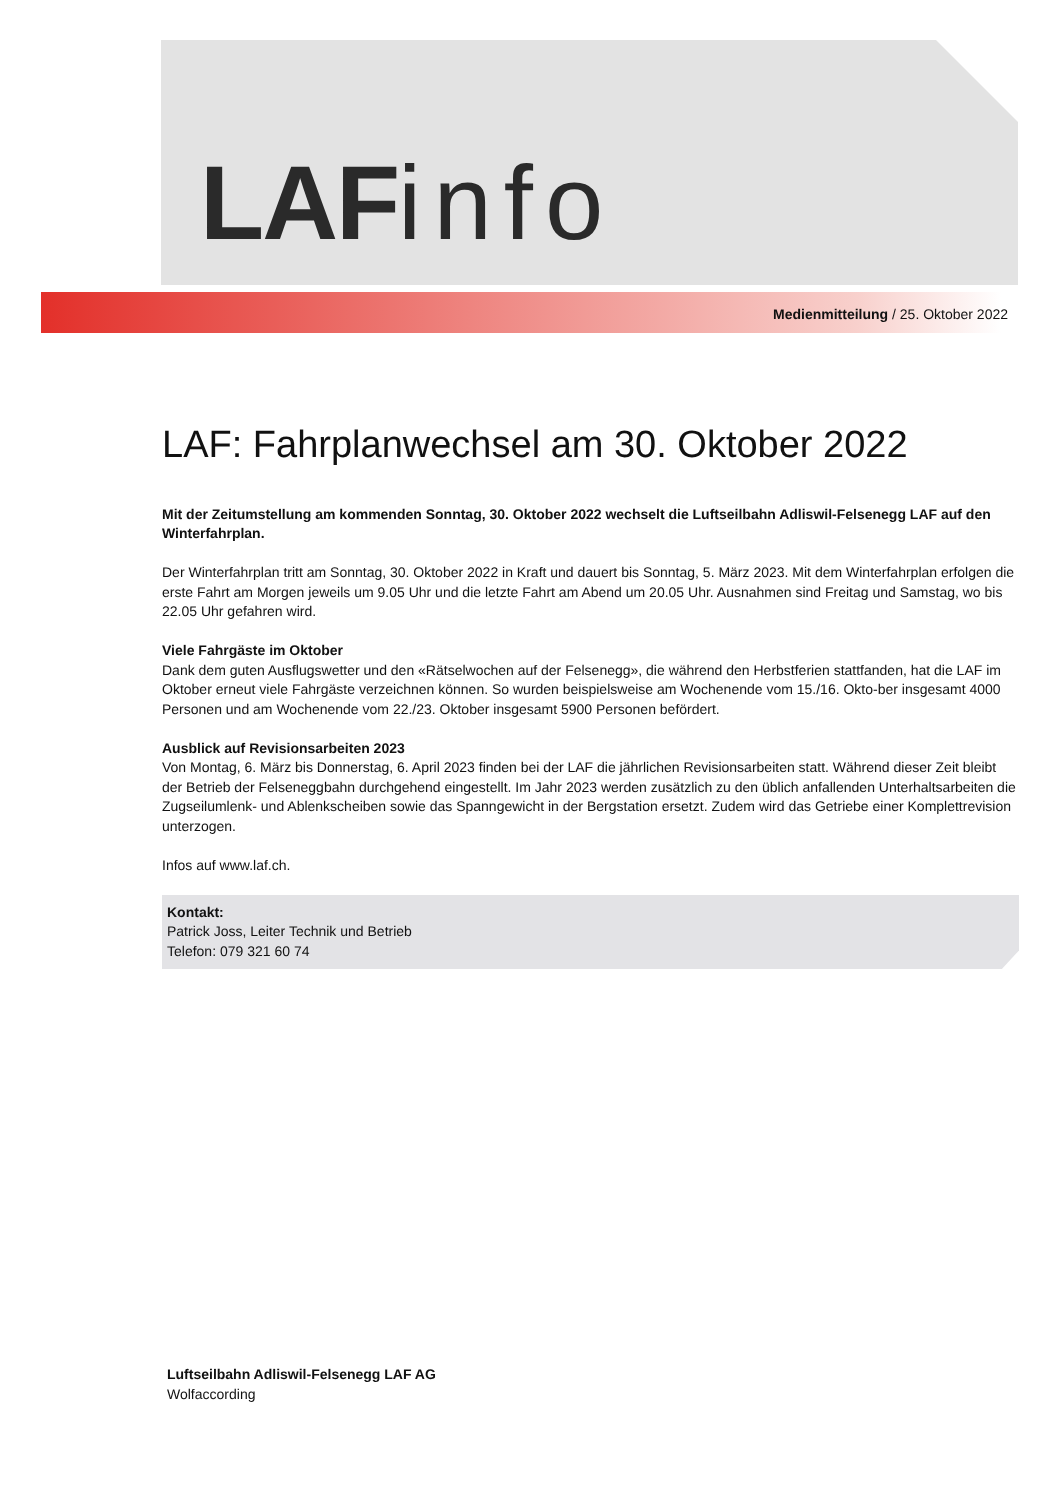LAF info
Medienmitteilung / 25. Oktober 2022
LAF: Fahrplanwechsel am 30. Oktober 2022
Mit der Zeitumstellung am kommenden Sonntag, 30. Oktober 2022 wechselt die Luftseilbahn Adliswil-Felsenegg LAF auf den Winterfahrplan.
Der Winterfahrplan tritt am Sonntag, 30. Oktober 2022 in Kraft und dauert bis Sonntag, 5. März 2023. Mit dem Winterfahrplan erfolgen die erste Fahrt am Morgen jeweils um 9.05 Uhr und die letzte Fahrt am Abend um 20.05 Uhr. Ausnahmen sind Freitag und Samstag, wo bis 22.05 Uhr gefahren wird.
Viele Fahrgäste im Oktober
Dank dem guten Ausflugswetter und den «Rätselwochen auf der Felsenegg», die während den Herbstferien stattfanden, hat die LAF im Oktober erneut viele Fahrgäste verzeichnen können. So wurden beispielsweise am Wochenende vom 15./16. Okto-ber insgesamt 4000 Personen und am Wochenende vom 22./23. Oktober insgesamt 5900 Personen befördert.
Ausblick auf Revisionsarbeiten 2023
Von Montag, 6. März bis Donnerstag, 6. April 2023 finden bei der LAF die jährlichen Revisionsarbeiten statt. Während dieser Zeit bleibt der Betrieb der Felseneggbahn durchgehend eingestellt. Im Jahr 2023 werden zusätzlich zu den üblich anfallenden Unterhaltsarbeiten die Zugseilumlenk- und Ablenkscheiben sowie das Spanngewicht in der Bergstation ersetzt. Zudem wird das Getriebe einer Komplettrevision unterzogen.
Infos auf www.laf.ch.
Kontakt:
Patrick Joss, Leiter Technik und Betrieb
Telefon: 079 321 60 74
Luftseilbahn Adliswil-Felsenegg LAF AG
Wolfaccording